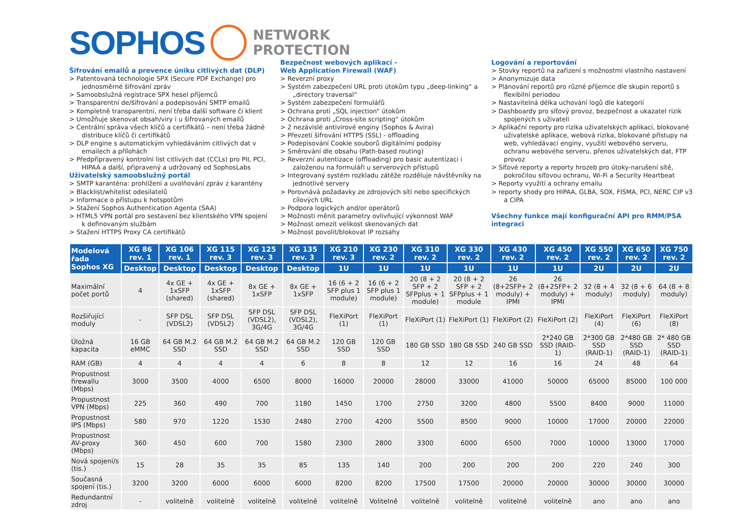SOPHOS
NETWORK
PROTECTION
Šifrování emailů a prevence úniku citlivých dat (DLP)
> Patentovaná technologie SPX (Secure PDF Exchange) pro jednosměrné šifrování zpráv
> Samoobslužná registrace SPX hesel příjemců
> Transparentní de/šifrování a podepisování SMTP emailů
> Kompletně transparentní, není třeba další software či klient
> Umožňuje skenovat obsah/viry i u šifrovaných emailů
> Centrální správa všech klíčů a certifikátů – není třeba žádné distribuce klíčů či certifikátů
> DLP engine s automatickým vyhledáváním citlivých dat v emailech a přílohách
> Předpřipravený kontrolní list citlivých dat (CCLs) pro PII, PCI, HIPAA a další, připravený a udržovaný od SophosLabs
Uživatelský samoobslužný portál
> SMTP karanténa: prohlížení a uvolňování zpráv z karantény
> Blacklist/whitelist odesilatelů
> Informace o přístupu k hotspotům
> Stažení Sophos Authentication Agenta (SAA)
> HTML5 VPN portál pro sestavení bez klientského VPN spojení k definovaným službám
> Stažení HTTPS Proxy CA certifikátů
Bezpečnost webových aplikací -
Web Application Firewall (WAF)
> Reverzní proxy
> Systém zabezpečení URL proti útokům typu „deep-linking“ a „directory traversal“
> Systém zabezpečení formulářů
> Ochrana proti „SQL injection“ útokům
> Ochrana proti „Cross-site scripting“ útokům
> 2 nezávislé antivirové enginy (Sophos & Avira)
> Převzetí šifrování HTTPS (SSL) - offloading
> Podepisování Cookie souborů digitálními podpisy
> Směrování dle obsahu (Path-based routing)
> Reverzní autentizace (offloading) pro basic autentizaci i založenou na formuláři u serverových přístupů
> Integrovaný systém rozkladu zátěže rozděluje návštěvníky na jednotlivé servery
> Porovnává požadavky ze zdrojových síti nebo specifických cílových URL
> Podpora logických and/or operátorů
> Možnosti měnit parametry ovlivňující výkonnost WAF
> Možnost omezit velikost skenovaných dat
> Možnost povolit/blokovat IP rozsahy
Logování a reportování
> Stovky reportů na zařízení s možnostmi vlastního nastavení
> Anonymizuje data
> Plánování reportů pro různé příjemce dle skupin reportů s flexibilní periodou
> Nastavitelná délka uchování logů dle kategorií
> Dashboardy pro síťový provoz, bezpečnost a ukazatel rizik spojených s uživateli
> Aplikační reporty pro rizika uživatelských aplikací, blokované uživatelské aplikace, webová rizika, blokované přístupy na web, vyhledávací enginy, využití webového serveru, ochranu webového serveru, přenos uživatelských dat, FTP provoz
> Síťové reporty a reporty hrozeb pro útoky-narušení sítě, pokročilou síťovou ochranu, Wi-Fi a Security Heartbeat
> Reporty využití a ochrany emailu
> reporty shody pro HIPAA, GLBA, SOX, FISMA, PCI, NERC CIP v3 a CIPA
Všechny funkce mají konfigurační API pro RMM/PSA integraci
| Modelová řada Sophos XG | XG 86 rev. 1 | XG 106 rev. 1 | XG 115 rev. 3 | XG 125 rev. 3 | XG 135 rev. 3 | XG 210 rev. 3 | XG 230 rev. 2 | XG 310 rev. 2 | XG 330 rev. 2 | XG 430 rev. 2 | XG 450 rev. 2 | XG 550 rev. 2 | XG 650 rev. 2 | XG 750 rev. 2 |
| --- | --- | --- | --- | --- | --- | --- | --- | --- | --- | --- | --- | --- | --- | --- |
| | Desktop | Desktop | Desktop | Desktop | Desktop | 1U | 1U | 1U | 1U | 1U | 1U | 2U | 2U | 2U |
| Maximální počet portů | 4 | 4x GE + 1xSFP (shared) | 4x GE + 1xSFP (shared) | 8x GE + 1xSFP | 8x GE + 1xSFP | 16 (6 + 2 SFP plus 1 module) | 16 (6 + 2 SFP plus 1 module) | 20 (8 + 2 SFP + 2 SFPplus + 1 module) | 20 (8 + 2 SFP + 2 SFPplus + 1 module | 26 (8+2SFP+ 2 moduly) + IPMI | 26 (8+2SFP+ 2 moduly) + IPMI | 32 (8 + 4 moduly) | 32 (8 + 6 moduly) | 64 (8 + 8 moduly) |
| Rozšiřující moduly | - | SFP DSL (VDSL2) | SFP DSL (VDSL2) | SFP DSL (VDSL2), 3G/4G | SFP DSL (VDSL2), 3G/4G | FleXiPort (1) | FleXiPort (1) | FleXiPort (1) | FleXiPort (1) | FleXiPort (2) | FleXiPort (2) | FleXiPort (4) | FleXiPort (6) | FleXiPort (8) |
| Úložná kapacita | 16 GB eMMC | 64 GB M.2 SSD | 64 GB M.2 SSD | 64 GB M.2 SSD | 64 GB M.2 SSD | 120 GB SSD | 120 GB SSD | 180 GB SSD | 180 GB SSD | 240 GB SSD | 2*240 GB SSD (RAID-1) | 2*300 GB SSD (RAID-1) | 2*480 GB SSD (RAID-1) | 2* 480 GB SSD (RAID-1) |
| RAM (GB) | 4 | 4 | 4 | 4 | 6 | 8 | 8 | 12 | 12 | 16 | 16 | 24 | 48 | 64 |
| Propustnost firewallu (Mbps) | 3000 | 3500 | 4000 | 6500 | 8000 | 16000 | 20000 | 28000 | 33000 | 41000 | 50000 | 65000 | 85000 | 100 000 |
| Propustnost VPN (Mbps) | 225 | 360 | 490 | 700 | 1180 | 1450 | 1700 | 2750 | 3200 | 4800 | 5500 | 8400 | 9000 | 11000 |
| Propustnost IPS (Mbps) | 580 | 970 | 1220 | 1530 | 2480 | 2700 | 4200 | 5500 | 8500 | 9000 | 10000 | 17000 | 20000 | 22000 |
| Propustnost AV-proxy (Mbps) | 360 | 450 | 600 | 700 | 1580 | 2300 | 2800 | 3300 | 6000 | 6500 | 7000 | 10000 | 13000 | 17000 |
| Nová spojení/s (tis.) | 15 | 28 | 35 | 35 | 85 | 135 | 140 | 200 | 200 | 200 | 200 | 220 | 240 | 300 |
| Současná spojení (tis.) | 3200 | 3200 | 6000 | 6000 | 6000 | 8200 | 8200 | 17500 | 17500 | 20000 | 20000 | 30000 | 30000 | 30000 |
| Redundantní zdroj | - | volitelně | volitelně | volitelně | volitelně | volitelně | Volitelně | volitelně | volitelně | volitelně | volitelně | ano | ano | ano |